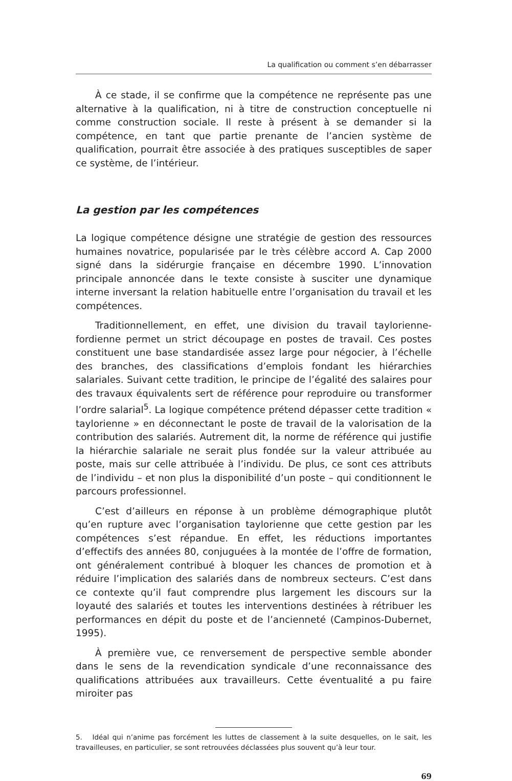La qualification ou comment s’en débarrasser
À ce stade, il se confirme que la compétence ne représente pas une alternative à la qualification, ni à titre de construction conceptuelle ni comme construction sociale. Il reste à présent à se demander si la compétence, en tant que partie prenante de l’ancien système de qualification, pourrait être associée à des pratiques susceptibles de saper ce système, de l’intérieur.
La gestion par les compétences
La logique compétence désigne une stratégie de gestion des ressources humaines novatrice, popularisée par le très célèbre accord A. Cap 2000 signé dans la sidérurgie française en décembre 1990. L’innovation principale annoncée dans le texte consiste à susciter une dynamique interne inversant la relation habituelle entre l’organisation du travail et les compétences.
Traditionnellement, en effet, une division du travail taylorienne-fordienne permet un strict découpage en postes de travail. Ces postes constituent une base standardisée assez large pour négocier, à l’échelle des branches, des classifications d’emplois fondant les hiérarchies salariales. Suivant cette tradition, le principe de l’égalité des salaires pour des travaux équivalents sert de référence pour reproduire ou transformer l’ordre salarial<sup>5</sup>. La logique compétence prétend dépasser cette tradition « taylorienne » en déconnectant le poste de travail de la valorisation de la contribution des salariés. Autrement dit, la norme de référence qui justifie la hiérarchie salariale ne serait plus fondée sur la valeur attribuée au poste, mais sur celle attribuée à l’individu. De plus, ce sont ces attributs de l’individu – et non plus la disponibilité d’un poste – qui conditionnent le parcours professionnel.
C’est d’ailleurs en réponse à un problème démographique plutôt qu’en rupture avec l’organisation taylorienne que cette gestion par les compétences s’est répandue. En effet, les réductions importantes d’effectifs des années 80, conjuguées à la montée de l’offre de formation, ont généralement contribué à bloquer les chances de promotion et à réduire l’implication des salariés dans de nombreux secteurs. C’est dans ce contexte qu’il faut comprendre plus largement les discours sur la loyauté des salariés et toutes les interventions destinées à rétribuer les performances en dépit du poste et de l’ancienneté (Campinos-Dubernet, 1995).
À première vue, ce renversement de perspective semble abonder dans le sens de la revendication syndicale d’une reconnaissance des qualifications attribuées aux travailleurs. Cette éventualité a pu faire miroiter pas
5. Idéal qui n’anime pas forcément les luttes de classement à la suite desquelles, on le sait, les travailleuses, en particulier, se sont retrouvées déclassées plus souvent qu’à leur tour.
69